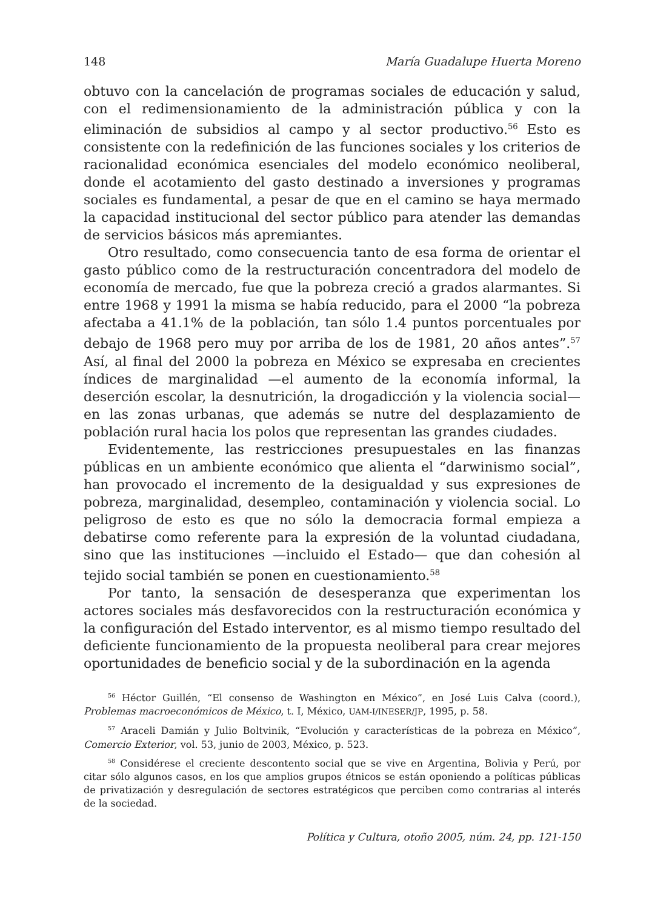148 María Guadalupe Huerta Moreno
obtuvo con la cancelación de programas sociales de educación y salud, con el redimensionamiento de la administración pública y con la eliminación de subsidios al campo y al sector productivo.<sup>56</sup> Esto es consistente con la redefinición de las funciones sociales y los criterios de racionalidad económica esenciales del modelo económico neoliberal, donde el acotamiento del gasto destinado a inversiones y programas sociales es fundamental, a pesar de que en el camino se haya mermado la capacidad institucional del sector público para atender las demandas de servicios básicos más apremiantes.
Otro resultado, como consecuencia tanto de esa forma de orientar el gasto público como de la restructuración concentradora del modelo de economía de mercado, fue que la pobreza creció a grados alarmantes. Si entre 1968 y 1991 la misma se había reducido, para el 2000 “la pobreza afectaba a 41.1% de la población, tan sólo 1.4 puntos porcentuales por debajo de 1968 pero muy por arriba de los de 1981, 20 años antes”.<sup>57</sup> Así, al final del 2000 la pobreza en México se expresaba en crecientes índices de marginalidad —el aumento de la economía informal, la deserción escolar, la desnutrición, la drogadicción y la violencia social— en las zonas urbanas, que además se nutre del desplazamiento de población rural hacia los polos que representan las grandes ciudades.
Evidentemente, las restricciones presupuestales en las finanzas públicas en un ambiente económico que alienta el “darwinismo social”, han provocado el incremento de la desigualdad y sus expresiones de pobreza, marginalidad, desempleo, contaminación y violencia social. Lo peligroso de esto es que no sólo la democracia formal empieza a debatirse como referente para la expresión de la voluntad ciudadana, sino que las instituciones —incluido el Estado— que dan cohesión al tejido social también se ponen en cuestionamiento.<sup>58</sup>
Por tanto, la sensación de desesperanza que experimentan los actores sociales más desfavorecidos con la restructuración económica y la configuración del Estado interventor, es al mismo tiempo resultado del deficiente funcionamiento de la propuesta neoliberal para crear mejores oportunidades de beneficio social y de la subordinación en la agenda
<sup>56</sup> Héctor Guillén, “El consenso de Washington en México”, en José Luis Calva (coord.), Problemas macroeconómicos de México, t. I, México, UAM-I/INESER/JP, 1995, p. 58.
<sup>57</sup> Araceli Damián y Julio Boltvinik, “Evolución y características de la pobreza en México”, Comercio Exterior, vol. 53, junio de 2003, México, p. 523.
<sup>58</sup> Considérese el creciente descontento social que se vive en Argentina, Bolivia y Perú, por citar sólo algunos casos, en los que amplios grupos étnicos se están oponiendo a políticas públicas de privatización y desregulación de sectores estratégicos que perciben como contrarias al interés de la sociedad.
Política y Cultura, otoño 2005, núm. 24, pp. 121-150